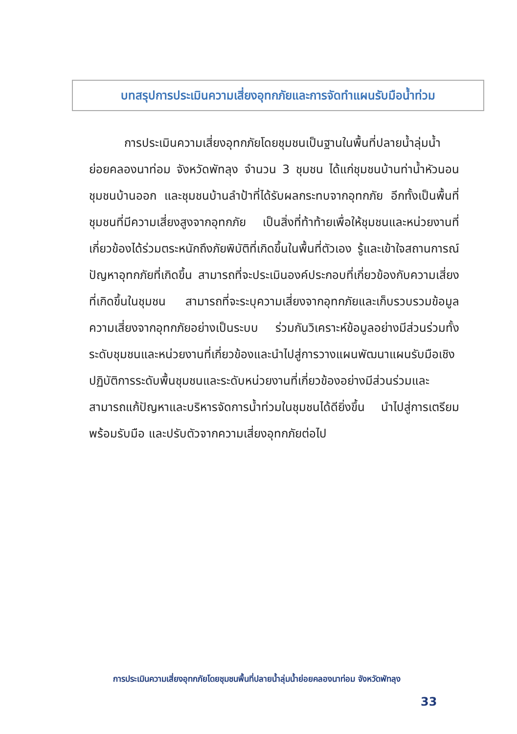บทสรุปการประเมินความเสี่ยงอุทกภัยและการจัดทำแผนรับมือน้ำท่วม
   การประเมินความเสี่ยงอุทกภัยโดยชุมชนเป็นฐานในพื้นที่ปลายน้ำลุ่มน้ำย่อยคลองนาท่อม จังหวัดพัทลุง จำนวน 3 ชุมชน ได้แก่ชุมชนบ้านท่าน้ำหัวนอน ชุมชนบ้านออก และชุมชนบ้านลำป้าที่ได้รับผลกระทบจากอุทกภัย อีกทั้งเป็นพื้นที่ชุมชนที่มีความเสี่ยงสูงจากอุทกภัย เป็นสิ่งที่ท้าท้ายเพื่อให้ชุมชนและหน่วยงานที่เกี่ยวข้องได้ร่วมตระหนักถึงภัยพิบัติที่เกิดขึ้นในพื้นที่ตัวเอง รู้และเข้าใจสถานการณ์ปัญหาอุทกภัยที่เกิดขึ้น สามารถที่จะประเมินองค์ประกอบที่เกี่ยวข้องกับความเสี่ยงที่เกิดขึ้นในชุมชน สามารถที่จะระบุความเสี่ยงจากอุทกภัยและเก็บรวบรวมข้อมูลความเสี่ยงจากอุทกภัยอย่างเป็นระบบ ร่วมกันวิเคราะห์ข้อมูลอย่างมีส่วนร่วมทั้งระดับชุมชนและหน่วยงานที่เกี่ยวข้องและนำไปสู่การวางแผนพัฒนาแผนรับมือเชิงปฏิบัติการระดับพื้นชุมชนและระดับหน่วยงานที่เกี่ยวข้องอย่างมีส่วนร่วมและสามารถแก้ปัญหาและบริหารจัดการน้ำท่วมในชุมชนได้ดียิ่งขึ้น นำไปสู่การเตรียมพร้อมรับมือ และปรับตัวจากความเสี่ยงอุทกภัยต่อไป
การประเมินความเสี่ยงอุทกภัยโดยชุมชนพื้นที่ปลายน้ำลุ่มน้ำย่อยคลองนาท่อม จังหวัดพัทลุง
33